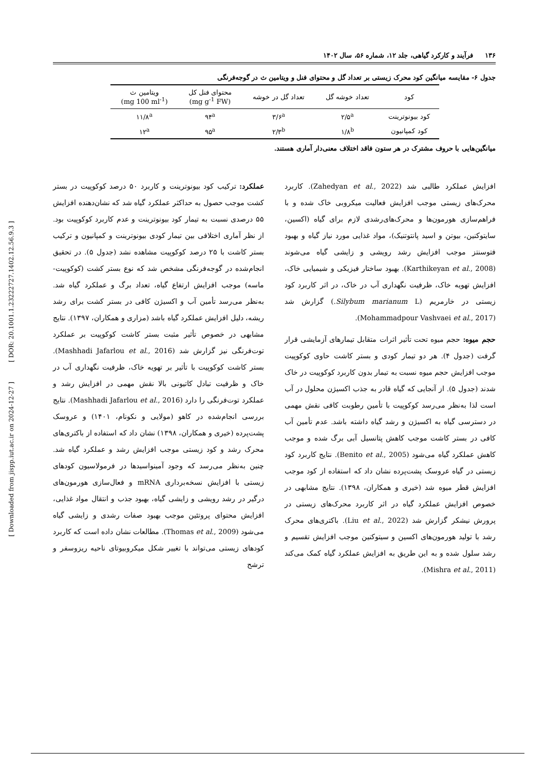۱۳۶ فرآیند و کارکرد گیاهی، جلد ۱۲، شماره ۵۶، سال ۱۴۰۲
جدول ۶- مقایسه میانگین کود محرک زیستی بر تعداد گل و محتوای فنل و ویتامین ث در گوجه‌فرنگی
| کود | تعداد خوشه گل | تعداد گل در خوشه | محتوای فنل کل (mg g<sup>-1</sup> FW) | ویتامین ث (mg 100 ml<sup>-1</sup>) |
| --- | --- | --- | --- | --- |
| کود بیونوترینت | ۲/۵<sup>a</sup> | ۳/۶<sup>a</sup> | ۹۴<sup>a</sup> | ۱۱/۸<sup>a</sup> |
| کود کمپانیون | ۱/۸<sup>b</sup> | ۲/۳<sup>b</sup> | ۹۵<sup>a</sup> | ۱۲<sup>a</sup> |
میانگین‌هایی با حروف مشترک در هر ستون فاقد اختلاف معنی‌دار آماری هستند.
افزایش عملکرد طالبی شد (Zahedyan et al., 2022). کاربرد محرک‌های زیستی موجب افزایش فعالیت میکروبی خاک شده و با فراهم‌سازی هورمون‌ها و محرک‌های‌رشدی لازم برای گیاه (اکسین، سایتوکنین، بیوتن و اسید پانتوتنیک)، مواد غذایی مورد نیاز گیاه و بهبود فتوسنتز موجب افزایش رشد رویشی و زایشی گیاه می‌شوند (Karthikeyan et al., 2008). بهبود ساختار فیزیکی و شیمیایی خاک، افزایش تهویه خاک، ظرفیت نگهداری آب در خاک، در اثر کاربرد کود زیستی در خارمریم (Silybum marianum L.) گزارش شد (Mohammadpour Vashvaei et al., 2017).
حجم میوه: حجم میوه تحت تأثیر اثرات متقابل تیمارهای آزمایشی قرار گرفت (جدول ۴). هر دو تیمار کودی و بستر کاشت حاوی کوکوپیت موجب افزایش حجم میوه نسبت به تیمار بدون کاربرد کوکوپیت در خاک شدند (جدول ۵). از آنجایی که گیاه قادر به جذب اکسیژن محلول در آب است لذا به‌نظر می‌رسد کوکوپیت با تأمین رطوبت کافی نقش مهمی در دسترسی گیاه به اکسیژن و رشد گیاه داشته باشد. عدم تأمین آب کافی در بستر کاشت موجب کاهش پتانسیل آبی برگ شده و موجب کاهش عملکرد گیاه می‌شود (Benito et al., 2005). نتایج کاربرد کود زیستی در گیاه عروسک پشت‌پرده نشان داد که استفاده از کود موجب افزایش قطر میوه شد (خیری و همکاران، ۱۳۹۸). نتایج مشابهی در خصوص افزایش عملکرد گیاه در اثر کاربرد محرک‌های زیستی در پرورش نیشکر گزارش شد (Liu et al., 2022). باکتری‌های محرک رشد با تولید هورمون‌های اکسین و سیتوکنین موجب افزایش تقسیم و رشد سلول شده و به این طریق به افزایش عملکرد گیاه کمک می‌کند (Mishra et al., 2011).
عملکرد: ترکیب کود بیونوترینت و کاربرد ۵۰ درصد کوکوپیت در بستر کشت موجب حصول به حداکثر عملکرد گیاه شد که نشان‌دهنده افزایش ۵۵ درصدی نسبت به تیمار کود بیونوترینت و عدم کاربرد کوکوپیت بود. از نظر آماری اختلافی بین تیمار کودی بیونوترینت و کمپانیون و ترکیب بستر کاشت با ۲۵ درصد کوکوپیت مشاهده نشد (جدول ۵). در تحقیق انجام‌شده در گوجه‌فرنگی مشخص شد که نوع بستر کشت (کوکوپیت- ماسه) موجب افزایش ارتفاع گیاه، تعداد برگ و عملکرد گیاه شد. به‌نظر می‌رسد تأمین آب و اکسیژن کافی در بستر کشت برای رشد ریشه، دلیل افزایش عملکرد گیاه باشد (مزاری و همکاران، ۱۳۹۷). نتایج مشابهی در خصوص تأثیر مثبت بستر کاشت کوکوپیت بر عملکرد توت‌فرنگی نیز گزارش شد (Mashhadi Jafarlou et al., 2016). بستر کاشت کوکوپیت با تأثیر بر تهویه خاک، ظرفیت نگهداری آب در خاک و ظرفیت تبادل کاتیونی بالا نقش مهمی در افزایش رشد و عملکرد توت‌فرنگی را دارد (Mashhadi Jafarlou et al., 2016). نتایج بررسی انجام‌شده در کاهو (مولایی و نکونام، ۱۴۰۱) و عروسک پشت‌پرده (خیری و همکاران، ۱۳۹۸) نشان داد که استفاده از باکتری‌های محرک رشد و کود زیستی موجب افزایش رشد و عملکرد گیاه شد. چنین به‌نظر می‌رسد که وجود آمینواسیدها در فرمولاسیون کودهای زیستی با افزایش نسخه‌برداری mRNA و فعال‌سازی هورمون‌های درگیر در رشد رویشی و زایشی گیاه، بهبود جذب و انتقال مواد غذایی، افزایش محتوای پروتئین موجب بهبود صفات رشدی و زایشی گیاه می‌شود (Thomas et al., 2009). مطالعات نشان داده است که کاربرد کودهای زیستی می‌تواند با تغییر شکل میکروبیوتای ناحیه ریزوسفر و ترشح
[ Downloaded from jispp.iut.ac.ir on 2024-12-27 ] [ DOR: 20.1001.1.23222727.1402.12.56.9.3 ]